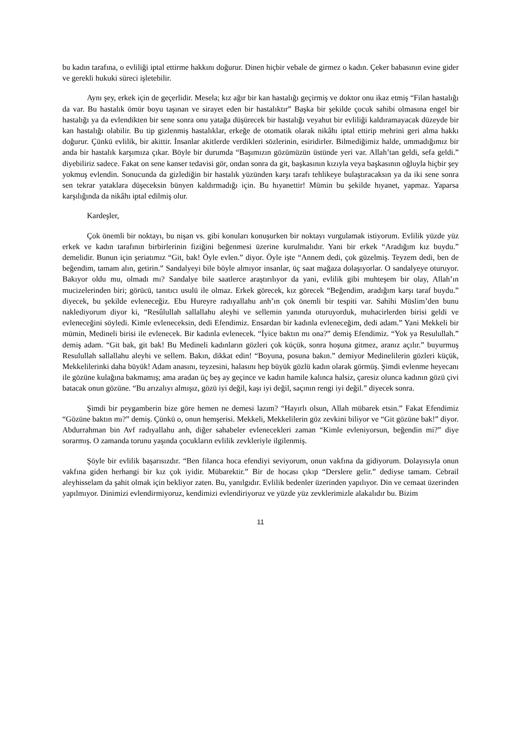bu kadın tarafına, o evliliği iptal ettirme hakkını doğurur. Dinen hiçbir vebale de girmez o kadın. Çeker babasının evine gider ve gerekli hukuki süreci işletebilir.
Aynı şey, erkek için de geçerlidir. Mesela; kız ağır bir kan hastalığı geçirmiş ve doktor onu ikaz etmiş “Filan hastalığı da var. Bu hastalık ömür boyu taşınan ve sirayet eden bir hastalıktır” Başka bir şekilde çocuk sahibi olmasına engel bir hastalığı ya da evlendikten bir sene sonra onu yatağa düşürecek bir hastalığı veyahut bir evliliği kaldıramayacak düzeyde bir kan hastalığı olabilir. Bu tip gizlenmiş hastalıklar, erkeğe de otomatik olarak nikâhı iptal ettirip mehrini geri alma hakkı doğurur. Çünkü evlilik, bir akittir. İnsanlar akitlerde verdikleri sözlerinin, esiridirler. Bilmediğimiz halde, ummadığımız bir anda bir hastalık karşımıza çıkar. Böyle bir durumda “Başımızın gözümüzün üstünde yeri var. Allah’tan geldi, sefa geldi.” diyebiliriz sadece. Fakat on sene kanser tedavisi gör, ondan sonra da git, başkasının kızıyla veya başkasının oğluyla hiçbir şey yokmuş evlendin. Sonucunda da gizlediğin bir hastalık yüzünden karşı tarafı tehlikeye bulaştıracaksın ya da iki sene sonra sen tekrar yataklara düşeceksin bünyen kaldırmadığı için. Bu hıyanettir! Mümin bu şekilde hıyanet, yapmaz. Yaparsa karşılığında da nikâhı iptal edilmiş olur.
Kardeşler,
Çok önemli bir noktayı, bu nişan vs. gibi konuları konuşurken bir noktayı vurgulamak istiyorum. Evlilik yüzde yüz erkek ve kadın tarafının birbirlerinin fiziğini beğenmesi üzerine kurulmalıdır. Yani bir erkek “Aradığım kız buydu.” demelidir. Bunun için şeriatımız “Git, bak! Öyle evlen.” diyor. Öyle işte “Annem dedi, çok güzelmiş. Teyzem dedi, ben de beğendim, tamam alın, getirin.” Sandalyeyi bile böyle almıyor insanlar, üç saat mağaza dolaşıyorlar. O sandalyeye oturuyor. Bakıyor oldu mu, olmadı mı? Sandalye bile saatlerce araştırılıyor da yani, evlilik gibi muhteşem bir olay, Allah’ın mucizelerinden biri; görücü, tanıtıcı usulü ile olmaz. Erkek görecek, kız görecek “Beğendim, aradığım karşı taraf buydu.” diyecek, bu şekilde evleneceğiz. Ebu Hureyre radıyallahu anh’ın çok önemli bir tespiti var. Sahihi Müslim’den bunu naklediyorum diyor ki, “Resûlullah sallallahu aleyhi ve sellemin yanında oturuyorduk, muhacirlerden birisi geldi ve evleneceğini söyledi. Kimle evleneceksin, dedi Efendimiz. Ensardan bir kadınla evleneceğim, dedi adam.” Yani Mekkeli bir mümin, Medineli birisi ile evlenecek. Bir kadınla evlenecek. “İyice baktın mı ona?” demiş Efendimiz. “Yok ya Resulullah.” demiş adam. “Git bak, git bak! Bu Medineli kadınların gözleri çok küçük, sonra hoşuna gitmez, aranız açılır.” buyurmuş Resulullah sallallahu aleyhi ve sellem. Bakın, dikkat edin! “Boyuna, posuna bakın.” demiyor Medinelilerin gözleri küçük, Mekkelilerinki daha büyük! Adam anasını, teyzesini, halasını hep büyük gözlü kadın olarak görmüş. Şimdi evlenme heyecanı ile gözüne kulağına bakmamış; ama aradan üç beş ay geçince ve kadın hamile kalınca halsiz, çaresiz olunca kadının gözü çivi batacak onun gözüne. “Bu arızalıyı almışız, gözü iyi değil, kaşı iyi değil, saçının rengi iyi değil.” diyecek sonra.
Şimdi bir peygamberin bize göre hemen ne demesi lazım? “Hayırlı olsun, Allah mübarek etsin.” Fakat Efendimiz “Gözüne baktın mı?” demiş. Çünkü o, onun hemşerisi. Mekkeli, Mekkelilerin göz zevkini biliyor ve “Git gözüne bak!” diyor. Abdurrahman bin Avf radıyallahu anh, diğer sahabeler evlenecekleri zaman “Kimle evleniyorsun, beğendin mi?” diye sorarmış. O zamanda torunu yaşında çocukların evlilik zevkleriyle ilgilenmiş.
Şöyle bir evlilik başarısızdır. “Ben filanca hoca efendiyi seviyorum, onun vakfına da gidiyorum. Dolayısıyla onun vakfına giden herhangi bir kız çok iyidir. Mübarektir.” Bir de hocası çıkıp “Derslere gelir.” dediyse tamam. Cebrail aleyhisselam da şahit olmak için bekliyor zaten. Bu, yanılgıdır. Evlilik bedenler üzerinden yapılıyor. Din ve cemaat üzerinden yapılmıyor. Dinimizi evlendirmiyoruz, kendimizi evlendiriyoruz ve yüzde yüz zevklerimizle alakalıdır bu. Bizim
11